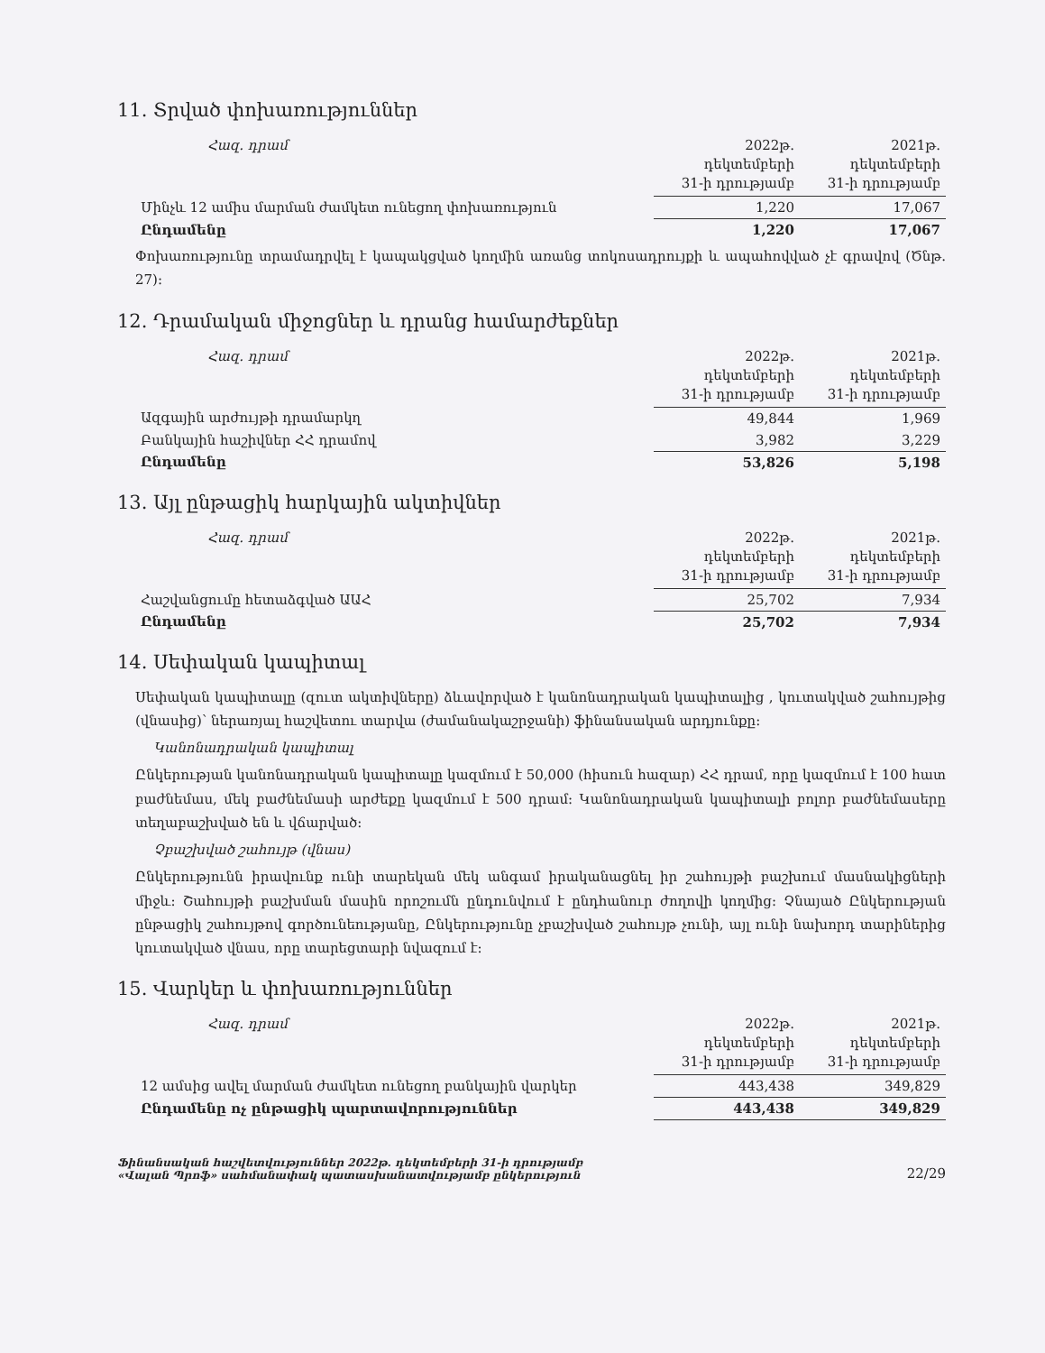11. Տրված փոխառություններ
| Հազ. դրամ | 2022թ. դեկտեմբերի 31-ի դրությամբ | 2021թ. դեկտեմբերի 31-ի դրությամբ |
| --- | --- | --- |
| Մինչև 12 ամիս մարման ժամկետ ունեցող փոխառություն | 1,220 | 17,067 |
| Ընդամենը | 1,220 | 17,067 |
Փոխառությունը տրամադրվել է կապակցված կողմին առանց տոկոսադրույքի և ապահովված չէ գրավով (Ծնթ. 27):
12. Դրամական միջոցներ և դրանց համարժեքներ
| Հազ. դրամ | 2022թ. դեկտեմբերի 31-ի դրությամբ | 2021թ. դեկտեմբերի 31-ի դրությամբ |
| --- | --- | --- |
| Ազգային արժույթի դրամարկղ | 49,844 | 1,969 |
| Բանկային հաշիվներ ՀՀ դրամով | 3,982 | 3,229 |
| Ընդամենը | 53,826 | 5,198 |
13. Այլ ընթացիկ հարկային ակտիվներ
| Հազ. դրամ | 2022թ. դեկտեմբերի 31-ի դրությամբ | 2021թ. դեկտեմբերի 31-ի դրությամբ |
| --- | --- | --- |
| Հաշվանցումը հետաձգված ԱԱՀ | 25,702 | 7,934 |
| Ընդամենը | 25,702 | 7,934 |
14. Սեփական կապիտալ
Սեփական կապիտալը (զուտ ակտիվները) ձևավորված է կանոնադրական կապիտալից , կուտակված շահույթից (վնասից)՝ ներառյալ հաշվետու տարվա (ժամանակաշրջանի) ֆինանսական արդյունքը:
Կանոնադրական կապիտալ
Ընկերության կանոնադրական կապիտալը կազմում է 50,000 (հիսուն հազար) ՀՀ դրամ, որը կազմում է 100 հատ բաժնեմաս, մեկ բաժնեմասի արժեքը կազմում է 500 դրամ: Կանոնադրական կապիտալի բոլոր բաժնեմասերը տեղաբաշխված են և վճարված:
Չբաշխված շահույթ (վնաս)
Ընկերությունն իրավունք ունի տարեկան մեկ անգամ իրականացնել իր շահույթի բաշխում մասնակիցների միջև: Շահույթի բաշխման մասին որոշումն ընդունվում է ընդհանուր ժողովի կողմից: Չնայած Ընկերության ընթացիկ շահույթով գործունեությանը, Ընկերությունը չբաշխված շահույթ չունի, այլ ունի նախորդ տարիներից կուտակված վնաս, որը տարեցտարի նվազում է:
15. Վարկեր և փոխառություններ
| Հազ. դրամ | 2022թ. դեկտեմբերի 31-ի դրությամբ | 2021թ. դեկտեմբերի 31-ի դրությամբ |
| --- | --- | --- |
| 12 ամսից ավել մարման ժամկետ ունեցող բանկային վարկեր | 443,438 | 349,829 |
| Ընդամենը ոչ ընթացիկ պարտավորություններ | 443,438 | 349,829 |
Ֆինանսական հաշվետվություններ 2022թ. դեկտեմբերի 31-ի դրությամբ
«Վալան Պրոֆ» սահմանափակ պատասխանատվությամբ ընկերություն
22/29